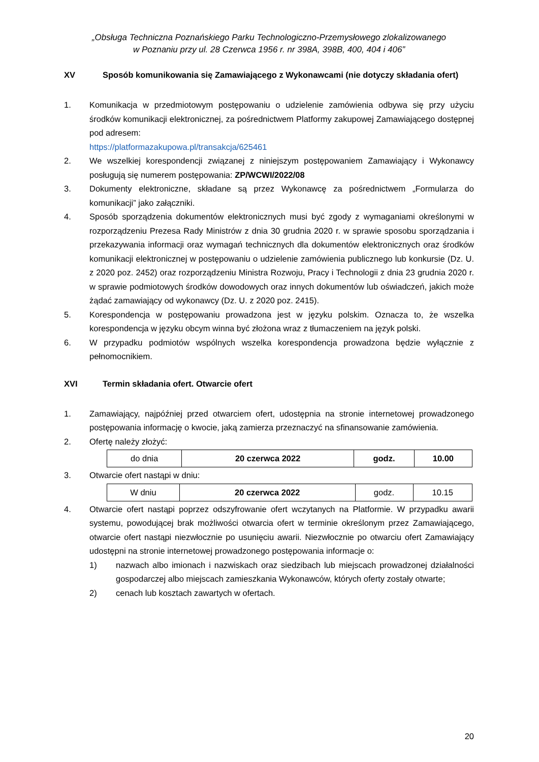„Obsługa Techniczna Poznańskiego Parku Technologiczno-Przemysłowego zlokalizowanego
w Poznaniu przy ul. 28 Czerwca 1956 r. nr 398A, 398B, 400, 404 i 406”
XV Sposób komunikowania się Zamawiającego z Wykonawcami (nie dotyczy składania ofert)
1. Komunikacja w przedmiotowym postępowaniu o udzielenie zamówienia odbywa się przy użyciu środków komunikacji elektronicznej, za pośrednictwem Platformy zakupowej Zamawiającego dostępnej pod adresem:
https://platformazakupowa.pl/transakcja/625461
2. We wszelkiej korespondencji związanej z niniejszym postępowaniem Zamawiający i Wykonawcy posługują się numerem postępowania: ZP/WCWI/2022/08
3. Dokumenty elektroniczne, składane są przez Wykonawcę za pośrednictwem „Formularza do komunikacji” jako załączniki.
4. Sposób sporządzenia dokumentów elektronicznych musi być zgody z wymaganiami określonymi w rozporządzeniu Prezesa Rady Ministrów z dnia 30 grudnia 2020 r. w sprawie sposobu sporządzania i przekazywania informacji oraz wymagań technicznych dla dokumentów elektronicznych oraz środków komunikacji elektronicznej w postępowaniu o udzielenie zamówienia publicznego lub konkursie (Dz. U. z 2020 poz. 2452) oraz rozporządzeniu Ministra Rozwoju, Pracy i Technologii z dnia 23 grudnia 2020 r. w sprawie podmiotowych środków dowodowych oraz innych dokumentów lub oświadczeń, jakich może żądać zamawiający od wykonawcy (Dz. U. z 2020 poz. 2415).
5. Korespondencja w postępowaniu prowadzona jest w języku polskim. Oznacza to, że wszelka korespondencja w języku obcym winna być złożona wraz z tłumaczeniem na język polski.
6. W przypadku podmiotów wspólnych wszelka korespondencja prowadzona będzie wyłącznie z pełnomocnikiem.
XVI Termin składania ofert. Otwarcie ofert
1. Zamawiający, najpóźniej przed otwarciem ofert, udostępnia na stronie internetowej prowadzonego postępowania informację o kwocie, jaką zamierza przeznaczyć na sfinansowanie zamówienia.
2. Ofertę należy złożyć:
| do dnia | 20 czerwca 2022 | godz. | 10.00 |
3. Otwarcie ofert nastąpi w dniu:
| W dniu | 20 czerwca 2022 | godz. | 10.15 |
4. Otwarcie ofert nastąpi poprzez odszyfrowanie ofert wczytanych na Platformie. W przypadku awarii systemu, powodującej brak możliwości otwarcia ofert w terminie określonym przez Zamawiającego, otwarcie ofert nastąpi niezwłocznie po usunięciu awarii. Niezwłocznie po otwarciu ofert Zamawiający udostępni na stronie internetowej prowadzonego postępowania informacje o:
1) nazwach albo imionach i nazwiskach oraz siedzibach lub miejscach prowadzonej działalności gospodarczej albo miejscach zamieszkania Wykonawców, których oferty zostały otwarte;
2) cenach lub kosztach zawartych w ofertach.
20